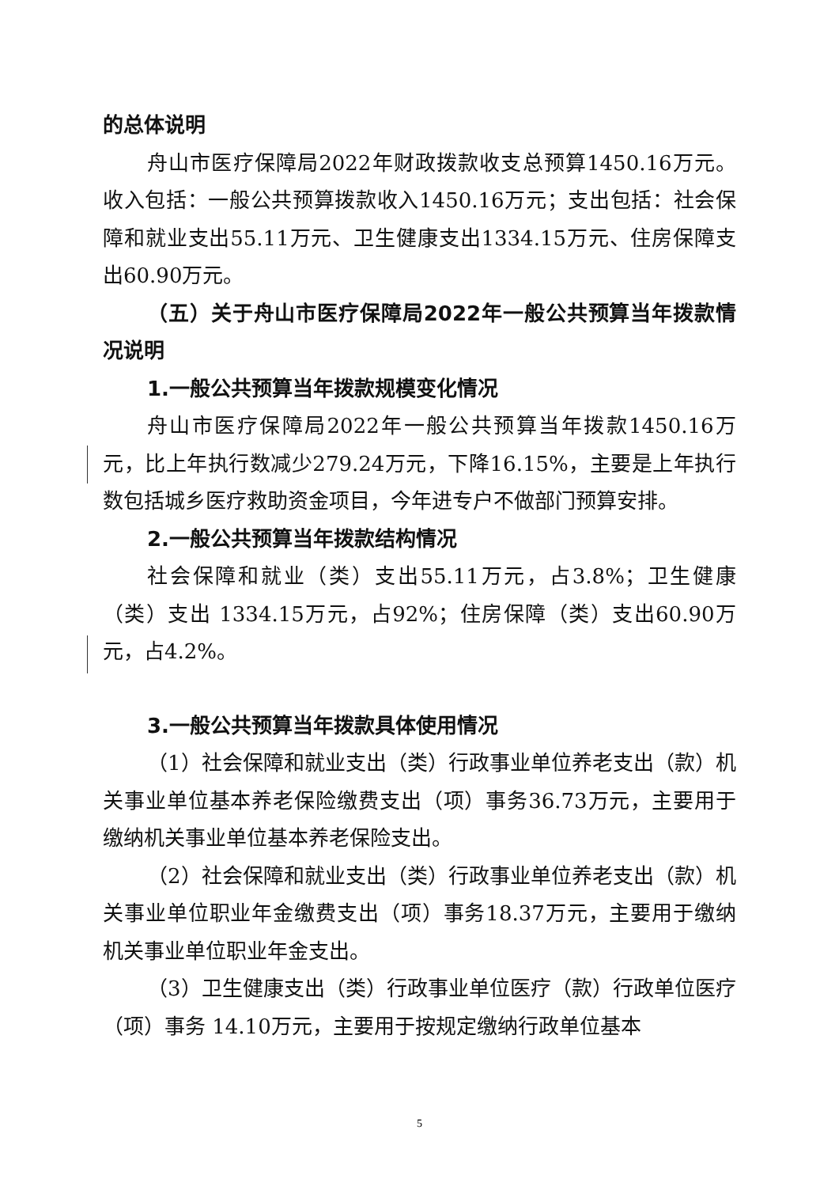的总体说明
舟山市医疗保障局2022年财政拨款收支总预算1450.16万元。收入包括：一般公共预算拨款收入1450.16万元；支出包括：社会保障和就业支出55.11万元、卫生健康支出1334.15万元、住房保障支出60.90万元。
（五）关于舟山市医疗保障局2022年一般公共预算当年拨款情况说明
1.一般公共预算当年拨款规模变化情况
舟山市医疗保障局2022年一般公共预算当年拨款1450.16万元，比上年执行数减少279.24万元，下降16.15%，主要是上年执行数包括城乡医疗救助资金项目，今年进专户不做部门预算安排。
2.一般公共预算当年拨款结构情况
社会保障和就业（类）支出55.11万元，占3.8%；卫生健康（类）支出 1334.15万元，占92%；住房保障（类）支出60.90万元，占4.2%。
3.一般公共预算当年拨款具体使用情况
（1）社会保障和就业支出（类）行政事业单位养老支出（款）机关事业单位基本养老保险缴费支出（项）事务36.73万元，主要用于缴纳机关事业单位基本养老保险支出。
（2）社会保障和就业支出（类）行政事业单位养老支出（款）机关事业单位职业年金缴费支出（项）事务18.37万元，主要用于缴纳机关事业单位职业年金支出。
（3）卫生健康支出（类）行政事业单位医疗（款）行政单位医疗（项）事务 14.10万元，主要用于按规定缴纳行政单位基本
5